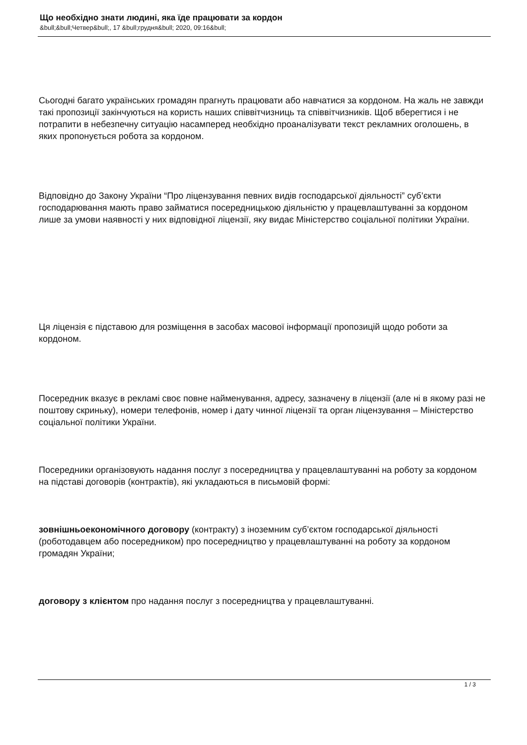Що необхідно знати людині, яка їде працювати за кордон
&bull;&bull;Четвер&bull;, 17 &bull;грудня&bull; 2020, 09:16&bull;
Сьогодні багато українських громадян прагнуть працювати або навчатися за кордоном. На жаль не завжди такі пропозиції закінчуються на користь наших співвітчизниць та співвітчизників. Щоб вберегтися і не потрапити в небезпечну ситуацію насамперед необхідно проаналізувати текст рекламних оголошень, в яких пропонується робота за кордоном.
Відповідно до Закону України “Про ліцензування певних видів господарської діяльності” суб’єкти господарювання мають право займатися посередницькою діяльністю у працевлаштуванні за кордоном лише за умови наявності у них відповідної ліцензії, яку видає Міністерство соціальної політики України.
Ця ліцензія є підставою для розміщення в засобах масової інформації пропозицій щодо роботи за кордоном.
Посередник вказує в рекламі своє повне найменування, адресу, зазначену в ліцензії (але ні в якому разі не поштову скриньку), номери телефонів, номер і дату чинної ліцензії та орган ліцензування – Міністерство соціальної політики України.
Посередники організовують надання послуг з посередництва у працевлаштуванні на роботу за кордоном на підставі договорів (контрактів), які укладаються в письмовій формі:
зовнішньоекономічного договору (контракту) з іноземним суб’єктом господарської діяльності (роботодавцем або посередником) про посередництво у працевлаштуванні на роботу за кордоном громадян України;
договору з клієнтом про надання послуг з посередництва у працевлаштуванні.
1 / 3